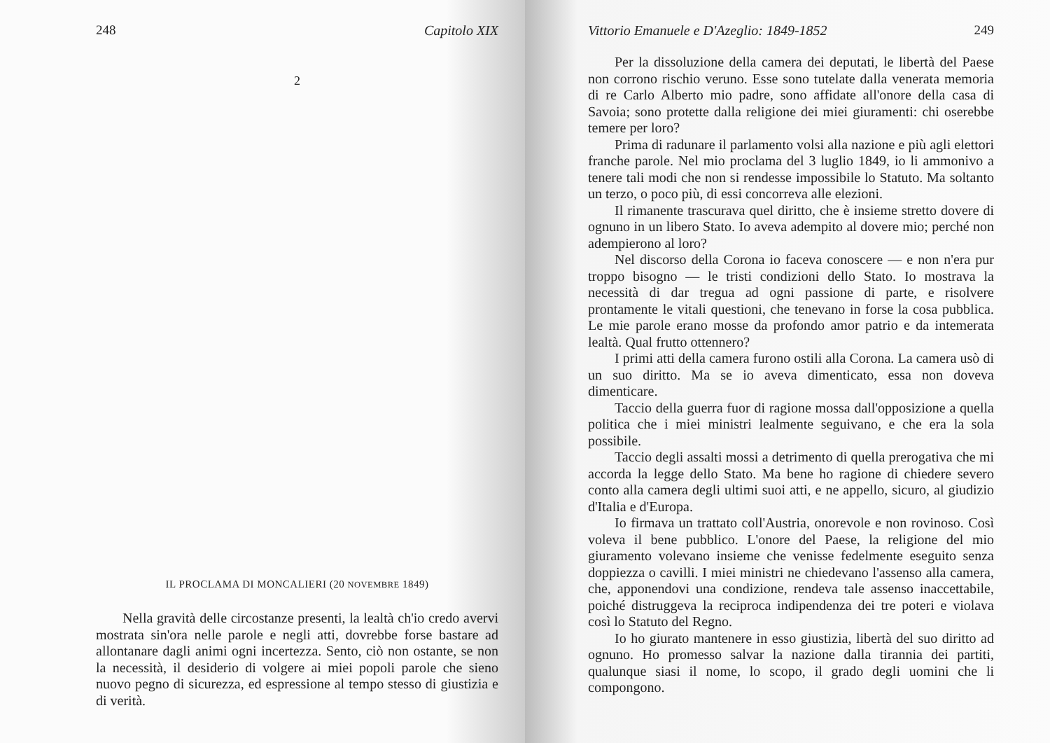248 Capitolo XIX
2
IL PROCLAMA DI MONCALIERI (20 NOVEMBRE 1849)
Nella gravità delle circostanze presenti, la lealtà ch'io credo avervi mostrata sin'ora nelle parole e negli atti, dovrebbe forse bastare ad allontanare dagli animi ogni incertezza. Sento, ciò non ostante, se non la necessità, il desiderio di volgere ai miei popoli parole che sieno nuovo pegno di sicurezza, ed espressione al tempo stesso di giustizia e di verità.
Vittorio Emanuele e D'Azeglio: 1849-1852 249
Per la dissoluzione della camera dei deputati, le libertà del Paese non corrono rischio veruno. Esse sono tutelate dalla venerata memoria di re Carlo Alberto mio padre, sono affidate all'onore della casa di Savoia; sono protette dalla religione dei miei giuramenti: chi oserebbe temere per loro?
Prima di radunare il parlamento volsi alla nazione e più agli elettori franche parole. Nel mio proclama del 3 luglio 1849, io li ammonivo a tenere tali modi che non si rendesse impossibile lo Statuto. Ma soltanto un terzo, o poco più, di essi concorreva alle elezioni.
Il rimanente trascurava quel diritto, che è insieme stretto dovere di ognuno in un libero Stato. Io aveva adempito al dovere mio; perché non adempierono al loro?
Nel discorso della Corona io faceva conoscere — e non n'era pur troppo bisogno — le tristi condizioni dello Stato. Io mostrava la necessità di dar tregua ad ogni passione di parte, e risolvere prontamente le vitali questioni, che tenevano in forse la cosa pubblica. Le mie parole erano mosse da profondo amor patrio e da intemerata lealtà. Qual frutto ottennero?
I primi atti della camera furono ostili alla Corona. La camera usò di un suo diritto. Ma se io aveva dimenticato, essa non doveva dimenticare.
Taccio della guerra fuor di ragione mossa dall'opposizione a quella politica che i miei ministri lealmente seguivano, e che era la sola possibile.
Taccio degli assalti mossi a detrimento di quella prerogativa che mi accorda la legge dello Stato. Ma bene ho ragione di chiedere severo conto alla camera degli ultimi suoi atti, e ne appello, sicuro, al giudizio d'Italia e d'Europa.
Io firmava un trattato coll'Austria, onorevole e non rovinoso. Così voleva il bene pubblico. L'onore del Paese, la religione del mio giuramento volevano insieme che venisse fedelmente eseguito senza doppiezza o cavilli. I miei ministri ne chiedevano l'assenso alla camera, che, apponendovi una condizione, rendeva tale assenso inaccettabile, poiché distruggeva la reciproca indipendenza dei tre poteri e violava così lo Statuto del Regno.
Io ho giurato mantenere in esso giustizia, libertà del suo diritto ad ognuno. Ho promesso salvar la nazione dalla tirannia dei partiti, qualunque siasi il nome, lo scopo, il grado degli uomini che li compongono.